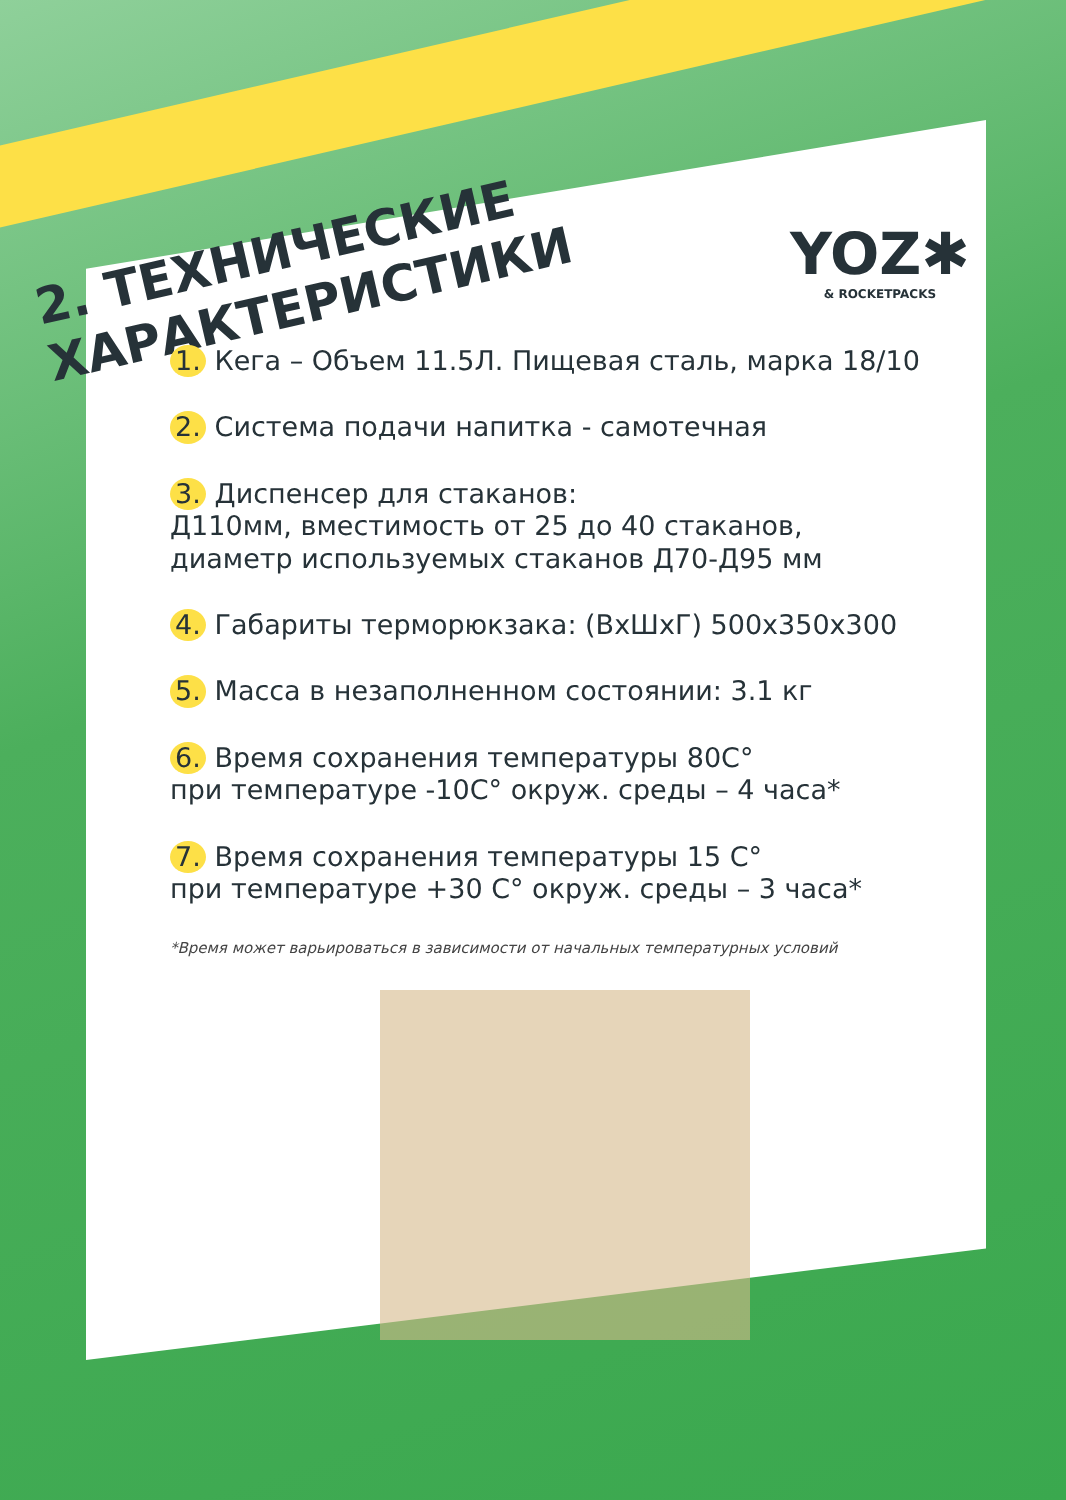2. ТЕХНИЧЕСКИЕ ХАРАКТЕРИСТИКИ
YOZ✱
& ROCKETPACKS
1. Кега – Объем 11.5Л. Пищевая сталь, марка 18/10
2. Система подачи напитка - самотечная
3. Диспенсер для стаканов:
Д110мм, вместимость от 25 до 40 стаканов,
диаметр используемых стаканов Д70-Д95 мм
4. Габариты терморюкзака: (ВхШхГ) 500х350х300
5. Масса в незаполненном состоянии: 3.1 кг
6. Время сохранения температуры 80С°
при температуре -10С° окруж. среды – 4 часа*
7. Время сохранения температуры 15 С°
при температуре +30 С° окруж. среды – 3 часа*
*Время может варьироваться в зависимости от начальных температурных условий